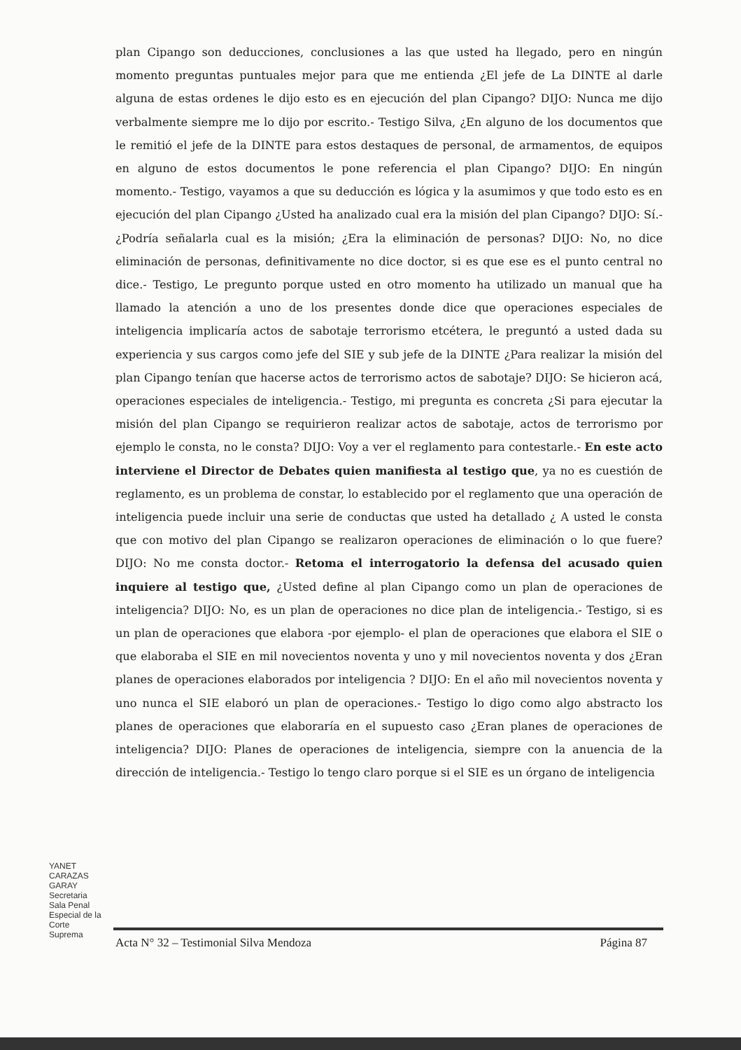plan Cipango son deducciones, conclusiones a las que usted ha llegado, pero en ningún momento preguntas puntuales mejor para que me entienda ¿El jefe de La DINTE al darle alguna de estas ordenes le dijo esto es en ejecución del plan Cipango? DIJO: Nunca me dijo verbalmente siempre me lo dijo por escrito.- Testigo Silva, ¿En alguno de los documentos que le remitió el jefe de la DINTE para estos destaques de personal, de armamentos, de equipos en alguno de estos documentos le pone referencia el plan Cipango? DIJO: En ningún momento.- Testigo, vayamos a que su deducción es lógica y la asumimos y que todo esto es en ejecución del plan Cipango ¿Usted ha analizado cual era la misión del plan Cipango? DIJO: Sí.- ¿Podría señalarla cual es la misión; ¿Era la eliminación de personas? DIJO: No, no dice eliminación de personas, definitivamente no dice doctor, si es que ese es el punto central no dice.- Testigo, Le pregunto porque usted en otro momento ha utilizado un manual que ha llamado la atención a uno de los presentes donde dice que operaciones especiales de inteligencia implicaría actos de sabotaje terrorismo etcétera, le preguntó a usted dada su experiencia y sus cargos como jefe del SIE y sub jefe de la DINTE ¿Para realizar la misión del plan Cipango tenían que hacerse actos de terrorismo actos de sabotaje? DIJO: Se hicieron acá, operaciones especiales de inteligencia.- Testigo, mi pregunta es concreta ¿Si para ejecutar la misión del plan Cipango se requirieron realizar actos de sabotaje, actos de terrorismo por ejemplo le consta, no le consta? DIJO: Voy a ver el reglamento para contestarle.- En este acto interviene el Director de Debates quien manifiesta al testigo que, ya no es cuestión de reglamento, es un problema de constar, lo establecido por el reglamento que una operación de inteligencia puede incluir una serie de conductas que usted ha detallado ¿ A usted le consta que con motivo del plan Cipango se realizaron operaciones de eliminación o lo que fuere? DIJO: No me consta doctor.- Retoma el interrogatorio la defensa del acusado quien inquiere al testigo que, ¿Usted define al plan Cipango como un plan de operaciones de inteligencia? DIJO: No, es un plan de operaciones no dice plan de inteligencia.- Testigo, si es un plan de operaciones que elabora -por ejemplo- el plan de operaciones que elabora el SIE o que elaboraba el SIE en mil novecientos noventa y uno y mil novecientos noventa y dos ¿Eran planes de operaciones elaborados por inteligencia ? DIJO: En el año mil novecientos noventa y uno nunca el SIE elaboró un plan de operaciones.- Testigo lo digo como algo abstracto los planes de operaciones que elaboraría en el supuesto caso ¿Eran planes de operaciones de inteligencia? DIJO: Planes de operaciones de inteligencia, siempre con la anuencia de la dirección de inteligencia.- Testigo lo tengo claro porque si el SIE es un órgano de inteligencia
YANET CARAZAS GARAY Secretaria Sala Penal Especial de la Corte Suprema
Acta N° 32 – Testimonial Silva Mendoza Página 87